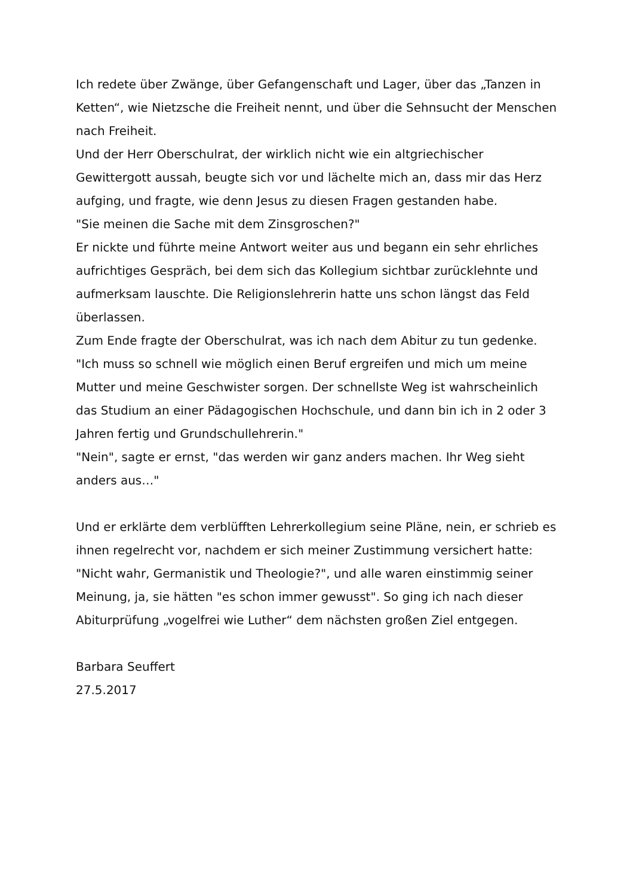Ich redete über Zwänge, über Gefangenschaft und Lager, über das „Tanzen in Ketten“, wie Nietzsche die Freiheit nennt, und über die Sehnsucht der Menschen nach Freiheit.
Und der Herr Oberschulrat, der wirklich nicht wie ein altgriechischer Gewittergott aussah, beugte sich vor und lächelte mich an, dass mir das Herz aufging, und fragte, wie denn Jesus zu diesen Fragen gestanden habe.
"Sie meinen die Sache mit dem Zinsgroschen?"
Er nickte und führte meine Antwort weiter aus und begann ein sehr ehrliches aufrichtiges Gespräch, bei dem sich das Kollegium sichtbar zurücklehnte und aufmerksam lauschte. Die Religionslehrerin hatte uns schon längst das Feld überlassen.
Zum Ende fragte der Oberschulrat, was ich nach dem Abitur zu tun gedenke.
"Ich muss so schnell wie möglich einen Beruf ergreifen und mich um meine Mutter und meine Geschwister sorgen. Der schnellste Weg ist wahrscheinlich das Studium an einer Pädagogischen Hochschule, und dann bin ich in 2 oder 3 Jahren fertig und Grundschullehrerin."
"Nein", sagte er ernst, "das werden wir ganz anders machen. Ihr Weg sieht anders aus…"
Und er erklärte dem verblüfften Lehrerkollegium seine Pläne, nein, er schrieb es ihnen regelrecht vor, nachdem er sich meiner Zustimmung versichert hatte: "Nicht wahr, Germanistik und Theologie?", und alle waren einstimmig seiner Meinung, ja, sie hätten "es schon immer gewusst". So ging ich nach dieser Abiturprüfung „vogelfrei wie Luther“ dem nächsten großen Ziel entgegen.
Barbara Seuffert
27.5.2017